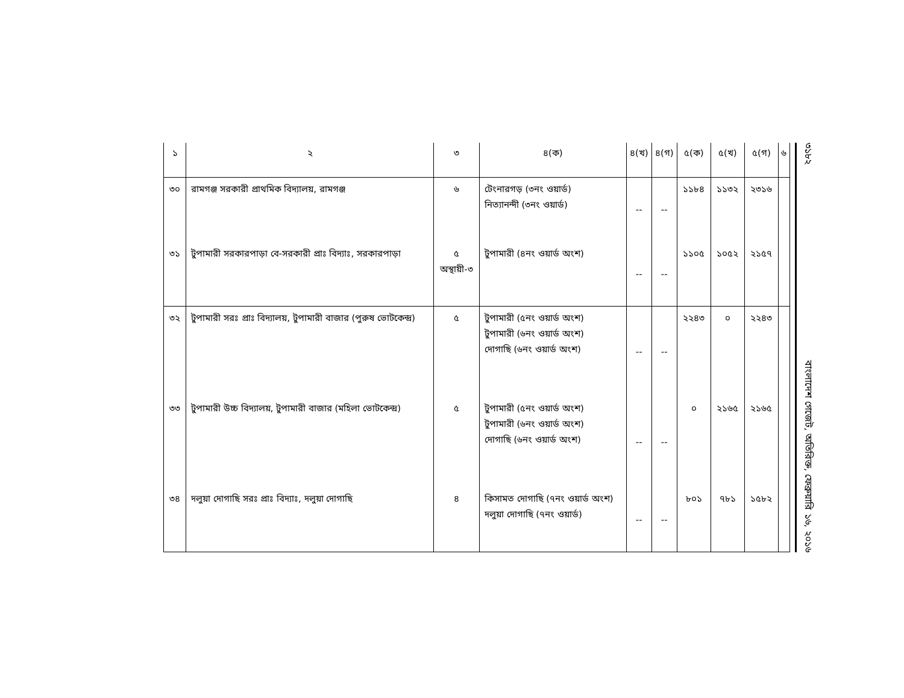| ১ | ২ | ৩ | ৪(ক) | ৪(খ) | ৪(গ) | ৫(ক) | ৫(খ) | ৫(গ) | ৬ |
| --- | --- | --- | --- | --- | --- | --- | --- | --- | --- |
| ৩০ | রামগঞ্জ সরকারী প্রাথমিক বিদ্যালয়, রামগঞ্জ | ৬ | টেংনারগড় (৩নং ওয়ার্ড) নিত্যানন্দী (৩নং ওয়ার্ড) | -- | -- | ১১৮৪ | ১১৩২ | ২৩১৬ | |
| ৩১ | টুপামারী সরকারপাড়া বে-সরকারী প্রাঃ বিদ্যাঃ, সরকারপাড়া | ৫ অস্থায়ী-৩ | টুপামারী (৪নং ওয়ার্ড অংশ) | -- | -- | ১১০৫ | ১০৫২ | ২১৫৭ | |
| ৩২ | টুপামারী সরঃ প্রাঃ বিদ্যালয়, টুপামারী বাজার (পুরুষ ভোটকেন্দ্র) | ৫ | টুপামারী (৫নং ওয়ার্ড অংশ) টুপামারী (৬নং ওয়ার্ড অংশ) দোগাছি (৬নং ওয়ার্ড অংশ) | -- | -- | ২২৪৩ | ০ | ২২৪৩ | |
| ৩৩ | টুপামারী উচ্চ বিদ্যালয়, টুপামারী বাজার (মহিলা ভোটকেন্দ্র) | ৫ | টুপামারী (৫নং ওয়ার্ড অংশ) টুপামারী (৬নং ওয়ার্ড অংশ) দোগাছি (৬নং ওয়ার্ড অংশ) | -- | -- | ০ | ২১৬৫ | ২১৬৫ | |
| ৩৪ | দলুয়া দোগাছি সরঃ প্রাঃ বিদ্যাঃ, দলুয়া দোগাছি | ৪ | কিসামত দোগাছি (৭নং ওয়ার্ড অংশ) দলুয়া দোগাছি (৭নং ওয়ার্ড) | -- | -- | ৮০১ | ৭৮১ | ১৫৮২ | |
৩১৮২ বাংলাদেশ গেজেট, অতিরিক্ত, ফেব্রুয়ারি ১৬, ২০১৬